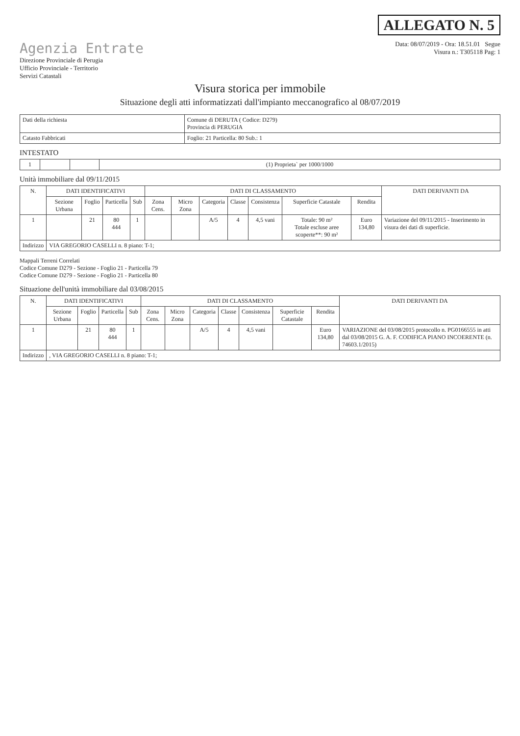ALLEGATO N. 5
Agenzia Entrate
Direzione Provinciale di Perugia
Ufficio Provinciale - Territorio
Servizi Catastali
Data: 08/07/2019 - Ora: 18.51.01 Segue
Visura n.: T305118 Pag: 1
Visura storica per immobile
Situazione degli atti informatizzati dall'impianto meccanografico al 08/07/2019
| Dati della richiesta | Comune di DERUTA ( Codice: D279) Provincia di PERUGIA |
| Catasto Fabbricati | Foglio: 21 Particella: 80 Sub.: 1 |
INTESTATO
| 1 | | | (1) Proprieta` per 1000/1000 |
Unità immobiliare dal 09/11/2015
| N. | DATI IDENTIFICATIVI | | | | DATI DI CLASSAMENTO | | | | | | | DATI DERIVANTI DA |
| --- | --- | --- | --- | --- | --- | --- | --- | --- | --- | --- | --- | --- |
| | Sezione Urbana | Foglio | Particella | Sub | Zona Cens. | Micro Zona | Categoria | Classe | Consistenza | Superficie Catastale | Rendita | |
| 1 | | 21 | 80 444 | 1 | | | A/5 | 4 | 4,5 vani | Totale: 90 m² Totale escluse aree scoperte**: 90 m² | Euro 134,80 | Variazione del 09/11/2015 - Inserimento in visura dei dati di superficie. |
| Indirizzo | VIA GREGORIO CASELLI n. 8 piano: T-1; | | | | | | | | | | | |
Mappali Terreni Correlati
Codice Comune D279 - Sezione - Foglio 21 - Particella 79
Codice Comune D279 - Sezione - Foglio 21 - Particella 80
Situazione dell'unità immobiliare dal 03/08/2015
| N. | DATI IDENTIFICATIVI | | | | DATI DI CLASSAMENTO | | | | | | | DATI DERIVANTI DA |
| --- | --- | --- | --- | --- | --- | --- | --- | --- | --- | --- | --- | --- |
| | Sezione Urbana | Foglio | Particella | Sub | Zona Cens. | Micro Zona | Categoria | Classe | Consistenza | Superficie Catastale | Rendita | |
| 1 | | 21 | 80 444 | 1 | | | A/5 | 4 | 4,5 vani | | Euro 134,80 | VARIAZIONE del 03/08/2015 protocollo n. PG0166555 in atti dal 03/08/2015 G. A. F. CODIFICA PIANO INCOERENTE (n. 74603.1/2015) |
| Indirizzo | , VIA GREGORIO CASELLI n. 8 piano: T-1; | | | | | | | | | | | |